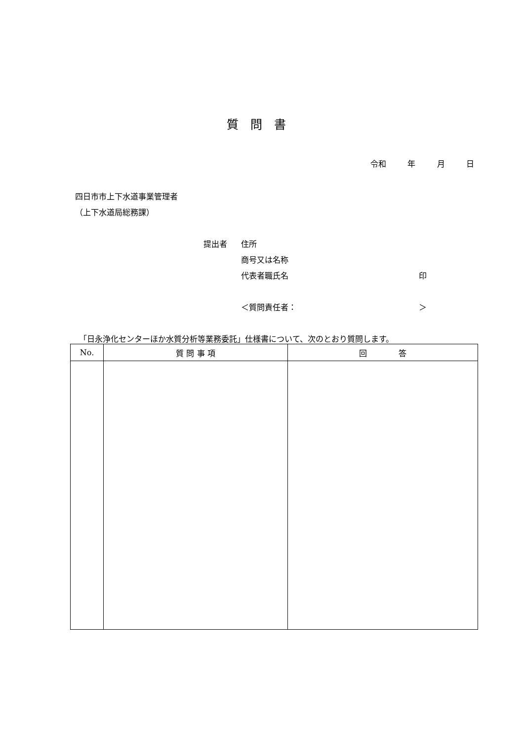質問書
令和 年 月 日
四日市市上下水道事業管理者
（上下水道局総務課）
提出者 住所
商号又は名称
代表者職氏名 印
＜質問責任者： ＞
「日永浄化センターほか水質分析等業務委託」仕様書について、次のとおり質問します。
| No. | 質 問 事 項 | 回 答 |
| --- | --- | --- |